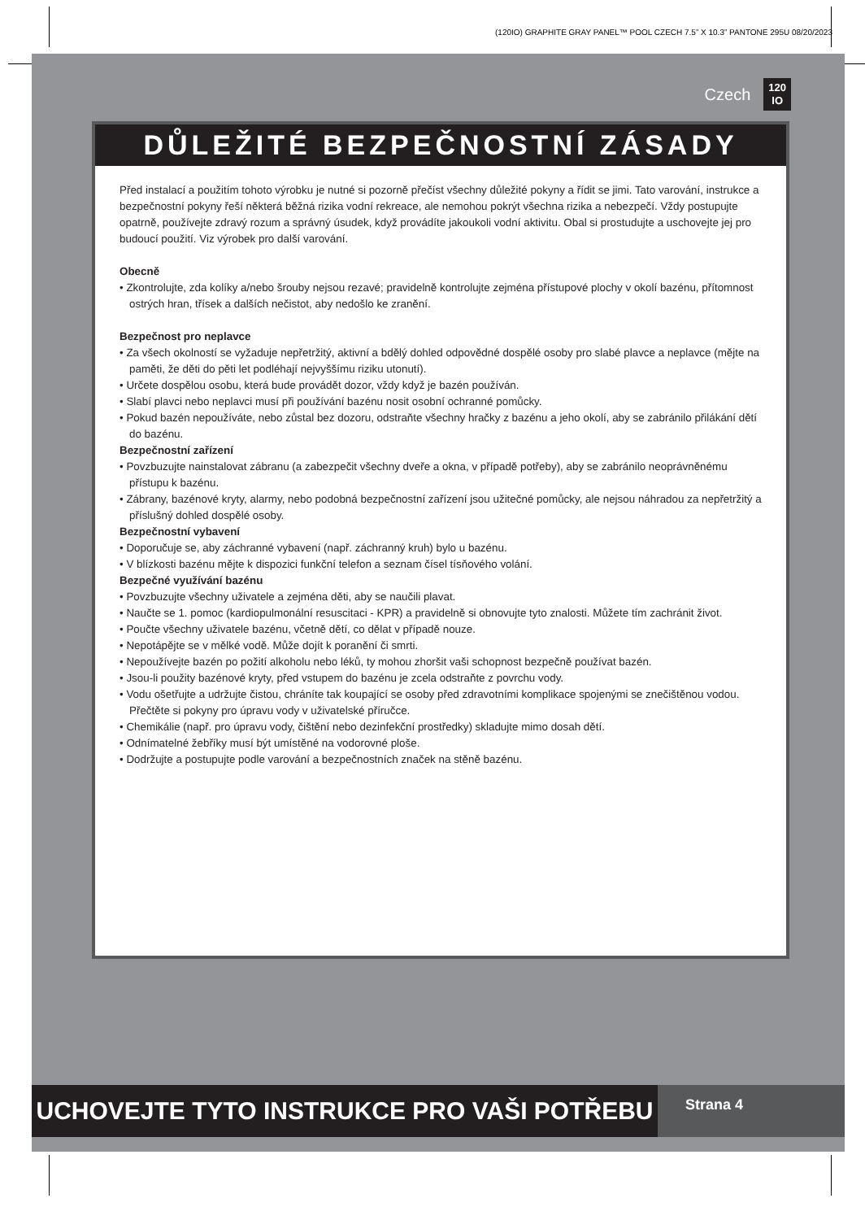(120IO) GRAPHITE GRAY PANEL™ POOL CZECH 7.5” X 10.3” PANTONE 295U 08/20/2023
Czech 120
IO
DŮLEŽITÉ BEZPEČNOSTNÍ ZÁSADY
Před instalací a použitím tohoto výrobku je nutné si pozorně přečíst všechny důležité pokyny a řídit se jimi. Tato varování, instrukce a bezpečnostní pokyny řeší některá běžná rizika vodní rekreace, ale nemohou pokrýt všechna rizika a nebezpečí. Vždy postupujte opatrně, používejte zdravý rozum a správný úsudek, když provádíte jakoukoli vodní aktivitu. Obal si prostudujte a uschovejte jej pro budoucí použití. Viz výrobek pro další varování.
Obecně
• Zkontrolujte, zda kolíky a/nebo šrouby nejsou rezavé; pravidelně kontrolujte zejména přístupové plochy v okolí bazénu, přítomnost ostrých hran, třísek a dalších nečistot, aby nedošlo ke zranění.
Bezpečnost pro neplavce
• Za všech okolností se vyžaduje nepřetržitý, aktivní a bdělý dohled odpovědné dospělé osoby pro slabé plavce a neplavce (mějte na paměti, že děti do pěti let podléhají nejvyššímu riziku utonutí).
• Určete dospělou osobu, která bude provádět dozor, vždy když je bazén používán.
• Slabí plavci nebo neplavci musí při používání bazénu nosit osobní ochranné pomůcky.
• Pokud bazén nepoužíváte, nebo zůstal bez dozoru, odstraňte všechny hračky z bazénu a jeho okolí, aby se zabránilo přilákání dětí do bazénu.
Bezpečnostní zařízení
• Povzbuzujte nainstalovat zábranu (a zabezpečit všechny dveře a okna, v případě potřeby), aby se zabránilo neoprávněnému přístupu k bazénu.
• Zábrany, bazénové kryty, alarmy, nebo podobná bezpečnostní zařízení jsou užitečné pomůcky, ale nejsou náhradou za nepřetržitý a příslušný dohled dospělé osoby.
Bezpečnostní vybavení
• Doporučuje se, aby záchranné vybavení (např. záchranný kruh) bylo u bazénu.
• V blízkosti bazénu mějte k dispozici funkční telefon a seznam čísel tísňového volání.
Bezpečné využívání bazénu
• Povzbuzujte všechny uživatele a zejména děti, aby se naučili plavat.
• Naučte se 1. pomoc (kardiopulmonální resuscitaci - KPR) a pravidelně si obnovujte tyto znalosti. Můžete tím zachránit život.
• Poučte všechny uživatele bazénu, včetně dětí, co dělat v případě nouze.
• Nepotápějte se v mělké vodě. Může dojít k poranění či smrti.
• Nepoužívejte bazén po požití alkoholu nebo léků, ty mohou zhoršit vaši schopnost bezpečně používat bazén.
• Jsou-li použity bazénové kryty, před vstupem do bazénu je zcela odstraňte z povrchu vody.
• Vodu ošetřujte a udržujte čistou, chráníte tak koupající se osoby před zdravotními komplikace spojenými se znečištěnou vodou. Přečtěte si pokyny pro úpravu vody v uživatelské příručce.
• Chemikálie (např. pro úpravu vody, čištění nebo dezinfekční prostředky) skladujte mimo dosah dětí.
• Odnímatelné žebříky musí být umístěné na vodorovné ploše.
• Dodržujte a postupujte podle varování a bezpečnostních značek na stěně bazénu.
UCHOVEJTE TYTO INSTRUKCE PRO VAŠI POTŘEBU
Strana 4